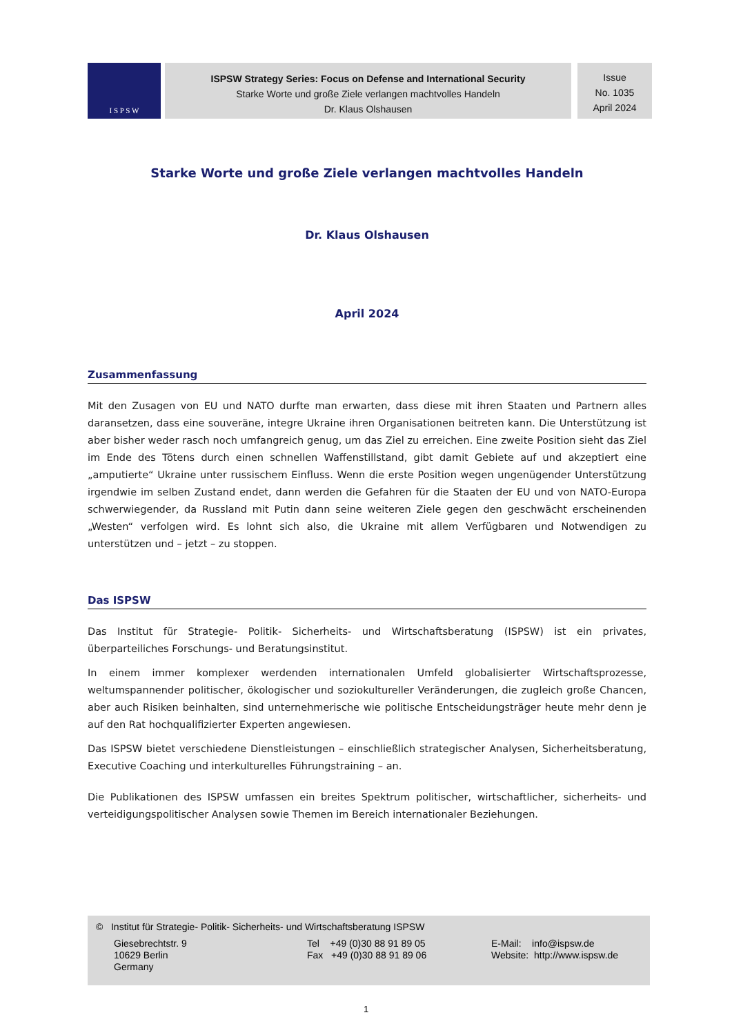I S P S W
ISPSW Strategy Series: Focus on Defense and International Security
Starke Worte und große Ziele verlangen machtvolles Handeln
Dr. Klaus Olshausen
Issue
No. 1035
April 2024
Starke Worte und große Ziele verlangen machtvolles Handeln
Dr. Klaus Olshausen
April 2024
Zusammenfassung
Mit den Zusagen von EU und NATO durfte man erwarten, dass diese mit ihren Staaten und Partnern alles daransetzen, dass eine souveräne, integre Ukraine ihren Organisationen beitreten kann. Die Unterstützung ist aber bisher weder rasch noch umfangreich genug, um das Ziel zu erreichen. Eine zweite Position sieht das Ziel im Ende des Tötens durch einen schnellen Waffenstillstand, gibt damit Gebiete auf und akzeptiert eine „amputierte“ Ukraine unter russischem Einfluss. Wenn die erste Position wegen ungenügender Unterstützung irgendwie im selben Zustand endet, dann werden die Gefahren für die Staaten der EU und von NATO-Europa schwerwiegender, da Russland mit Putin dann seine weiteren Ziele gegen den geschwächt erscheinenden „Westen“ verfolgen wird. Es lohnt sich also, die Ukraine mit allem Verfügbaren und Notwendigen zu unterstützen und – jetzt – zu stoppen.
Das ISPSW
Das Institut für Strategie- Politik- Sicherheits- und Wirtschaftsberatung (ISPSW) ist ein privates, überparteiliches Forschungs- und Beratungsinstitut.
In einem immer komplexer werdenden internationalen Umfeld globalisierter Wirtschaftsprozesse, weltumspannender politischer, ökologischer und soziokultureller Veränderungen, die zugleich große Chancen, aber auch Risiken beinhalten, sind unternehmerische wie politische Entscheidungsträger heute mehr denn je auf den Rat hochqualifizierter Experten angewiesen.
Das ISPSW bietet verschiedene Dienstleistungen – einschließlich strategischer Analysen, Sicherheitsberatung, Executive Coaching und interkulturelles Führungstraining – an.
Die Publikationen des ISPSW umfassen ein breites Spektrum politischer, wirtschaftlicher, sicherheits- und verteidigungspolitischer Analysen sowie Themen im Bereich internationaler Beziehungen.
© Institut für Strategie- Politik- Sicherheits- und Wirtschaftsberatung ISPSW
Giesebrechtstr. 9
10629 Berlin
Germany
Tel +49 (0)30 88 91 89 05
Fax +49 (0)30 88 91 89 06
E-Mail: info@ispsw.de
Website: http://www.ispsw.de
1